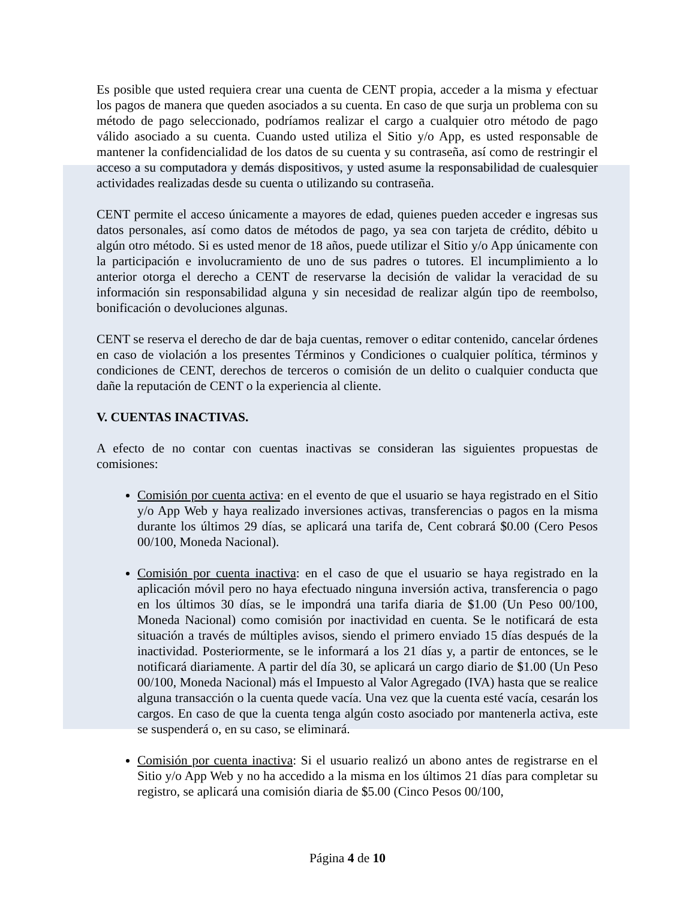Es posible que usted requiera crear una cuenta de CENT propia, acceder a la misma y efectuar los pagos de manera que queden asociados a su cuenta. En caso de que surja un problema con su método de pago seleccionado, podríamos realizar el cargo a cualquier otro método de pago válido asociado a su cuenta. Cuando usted utiliza el Sitio y/o App, es usted responsable de mantener la confidencialidad de los datos de su cuenta y su contraseña, así como de restringir el acceso a su computadora y demás dispositivos, y usted asume la responsabilidad de cualesquier actividades realizadas desde su cuenta o utilizando su contraseña.
CENT permite el acceso únicamente a mayores de edad, quienes pueden acceder e ingresas sus datos personales, así como datos de métodos de pago, ya sea con tarjeta de crédito, débito u algún otro método. Si es usted menor de 18 años, puede utilizar el Sitio y/o App únicamente con la participación e involucramiento de uno de sus padres o tutores. El incumplimiento a lo anterior otorga el derecho a CENT de reservarse la decisión de validar la veracidad de su información sin responsabilidad alguna y sin necesidad de realizar algún tipo de reembolso, bonificación o devoluciones algunas.
CENT se reserva el derecho de dar de baja cuentas, remover o editar contenido, cancelar órdenes en caso de violación a los presentes Términos y Condiciones o cualquier política, términos y condiciones de CENT, derechos de terceros o comisión de un delito o cualquier conducta que dañe la reputación de CENT o la experiencia al cliente.
V. CUENTAS INACTIVAS.
A efecto de no contar con cuentas inactivas se consideran las siguientes propuestas de comisiones:
Comisión por cuenta activa: en el evento de que el usuario se haya registrado en el Sitio y/o App Web y haya realizado inversiones activas, transferencias o pagos en la misma durante los últimos 29 días, se aplicará una tarifa de, Cent cobrará $0.00 (Cero Pesos 00/100, Moneda Nacional).
Comisión por cuenta inactiva: en el caso de que el usuario se haya registrado en la aplicación móvil pero no haya efectuado ninguna inversión activa, transferencia o pago en los últimos 30 días, se le impondrá una tarifa diaria de $1.00 (Un Peso 00/100, Moneda Nacional) como comisión por inactividad en cuenta. Se le notificará de esta situación a través de múltiples avisos, siendo el primero enviado 15 días después de la inactividad. Posteriormente, se le informará a los 21 días y, a partir de entonces, se le notificará diariamente. A partir del día 30, se aplicará un cargo diario de $1.00 (Un Peso 00/100, Moneda Nacional) más el Impuesto al Valor Agregado (IVA) hasta que se realice alguna transacción o la cuenta quede vacía. Una vez que la cuenta esté vacía, cesarán los cargos. En caso de que la cuenta tenga algún costo asociado por mantenerla activa, este se suspenderá o, en su caso, se eliminará.
Comisión por cuenta inactiva: Si el usuario realizó un abono antes de registrarse en el Sitio y/o App Web y no ha accedido a la misma en los últimos 21 días para completar su registro, se aplicará una comisión diaria de $5.00 (Cinco Pesos 00/100,
Página 4 de 10